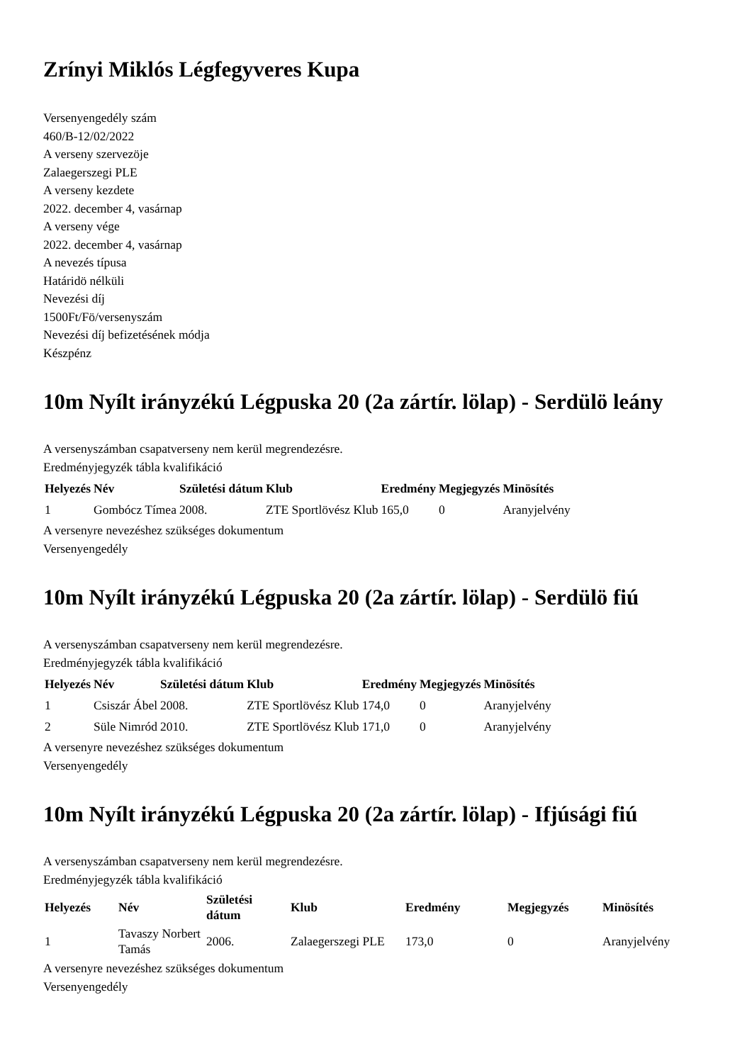Zrínyi Miklós Légfegyveres Kupa
Versenyengedély szám
460/B-12/02/2022
A verseny szervezöje
Zalaegerszegi PLE
A verseny kezdete
2022. december 4, vasárnap
A verseny vége
2022. december 4, vasárnap
A nevezés típusa
Határidö nélküli
Nevezési díj
1500Ft/Fö/versenyszám
Nevezési díj befizetésének módja
Készpénz
10m Nyílt irányzékú Légpuska 20 (2a zártír. lölap) - Serdülö leány
A versenyszámban csapatverseny nem kerül megrendezésre.
Eredményjegyzék tábla kvalifikáció
| Helyezés | Név | Születési dátum | Klub | Eredmény | Megjegyzés | Minösítés |
| --- | --- | --- | --- | --- | --- | --- |
| 1 | Gombócz Tímea | 2008. | ZTE Sportlövész Klub | 165,0 | 0 | Aranyjelvény |
A versenyre nevezéshez szükséges dokumentum
Versenyengedély
10m Nyílt irányzékú Légpuska 20 (2a zártír. lölap) - Serdülö fiú
A versenyszámban csapatverseny nem kerül megrendezésre.
Eredményjegyzék tábla kvalifikáció
| Helyezés | Név | Születési dátum | Klub | Eredmény | Megjegyzés | Minösítés |
| --- | --- | --- | --- | --- | --- | --- |
| 1 | Csiszár Ábel | 2008. | ZTE Sportlövész Klub | 174,0 | 0 | Aranyjelvény |
| 2 | Süle Nimród | 2010. | ZTE Sportlövész Klub | 171,0 | 0 | Aranyjelvény |
A versenyre nevezéshez szükséges dokumentum
Versenyengedély
10m Nyílt irányzékú Légpuska 20 (2a zártír. lölap) - Ifjúsági fiú
A versenyszámban csapatverseny nem kerül megrendezésre.
Eredményjegyzék tábla kvalifikáció
| Helyezés | Név | Születési dátum | Klub | Eredmény | Megjegyzés | Minösítés |
| --- | --- | --- | --- | --- | --- | --- |
| 1 | Tavaszy Norbert Tamás | 2006. | Zalaegerszegi PLE | 173,0 | 0 | Aranyjelvény |
A versenyre nevezéshez szükséges dokumentum
Versenyengedély